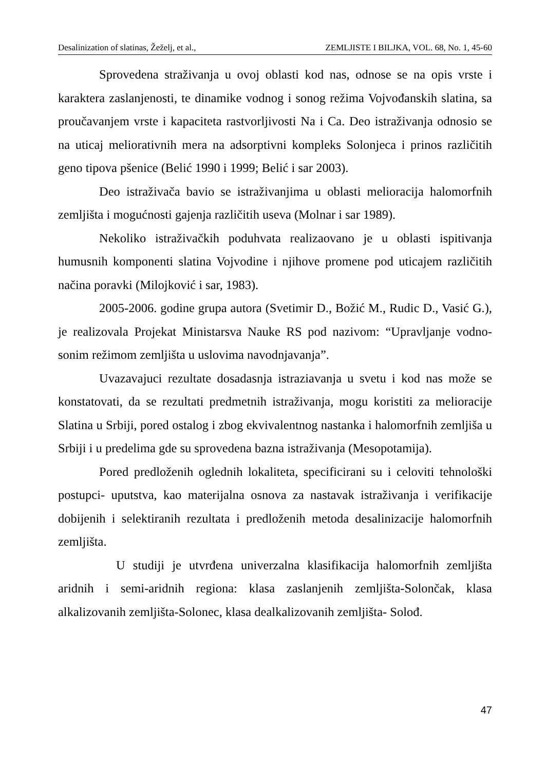Desalinization of slatinas, Žeželj, et al., ZEMLJISTE I BILJKA, VOL. 68, No. 1, 45-60
Sprovedena straživanja u ovoj oblasti kod nas, odnose se na opis vrste i karaktera zaslanjenosti, te dinamike vodnog i sonog režima Vojvođanskih slatina, sa proučavanjem vrste i kapaciteta rastvorljivosti Na i Ca. Deo istraživanja odnosio se na uticaj meliorativnih mera na adsorptivni kompleks Solonjeca i prinos različitih geno tipova pšenice (Belić 1990 i 1999; Belić i sar 2003).
Deo istraživača bavio se istraživanjima u oblasti melioracija halomorfnih zemljišta i mogućnosti gajenja različitih useva (Molnar i sar 1989).
Nekoliko istraživačkih poduhvata realizaovano je u oblasti ispitivanja humusnih komponenti slatina Vojvodine i njihove promene pod uticajem različitih načina poravki (Milojković i sar, 1983).
2005-2006. godine grupa autora (Svetimir D., Božić M., Rudic D., Vasić G.), je realizovala Projekat Ministarsva Nauke RS pod nazivom: “Upravljanje vodno-sonim režimom zemljišta u uslovima navodnjavanja”.
Uvazavajuci rezultate dosadasnja istraziavanja u svetu i kod nas može se konstatovati, da se rezultati predmetnih istraživanja, mogu koristiti za melioracije Slatina u Srbiji, pored ostalog i zbog ekvivalentnog nastanka i halomorfnih zemljiša u Srbiji i u predelima gde su sprovedena bazna istraživanja (Mesopotamija).
Pored predloženih oglednih lokaliteta, specificirani su i celoviti tehnološki postupci- uputstva, kao materijalna osnova za nastavak istraživanja i verifikacije dobijenih i selektiranih rezultata i predloženih metoda desalinizacije halomorfnih zemljišta.
U studiji je utvrđena univerzalna klasifikacija halomorfnih zemljišta aridnih i semi-aridnih regiona: klasa zaslanjenih zemljišta-Solončak, klasa alkalizovanih zemljišta-Solonec, klasa dealkalizovanih zemljišta- Solođ.
47